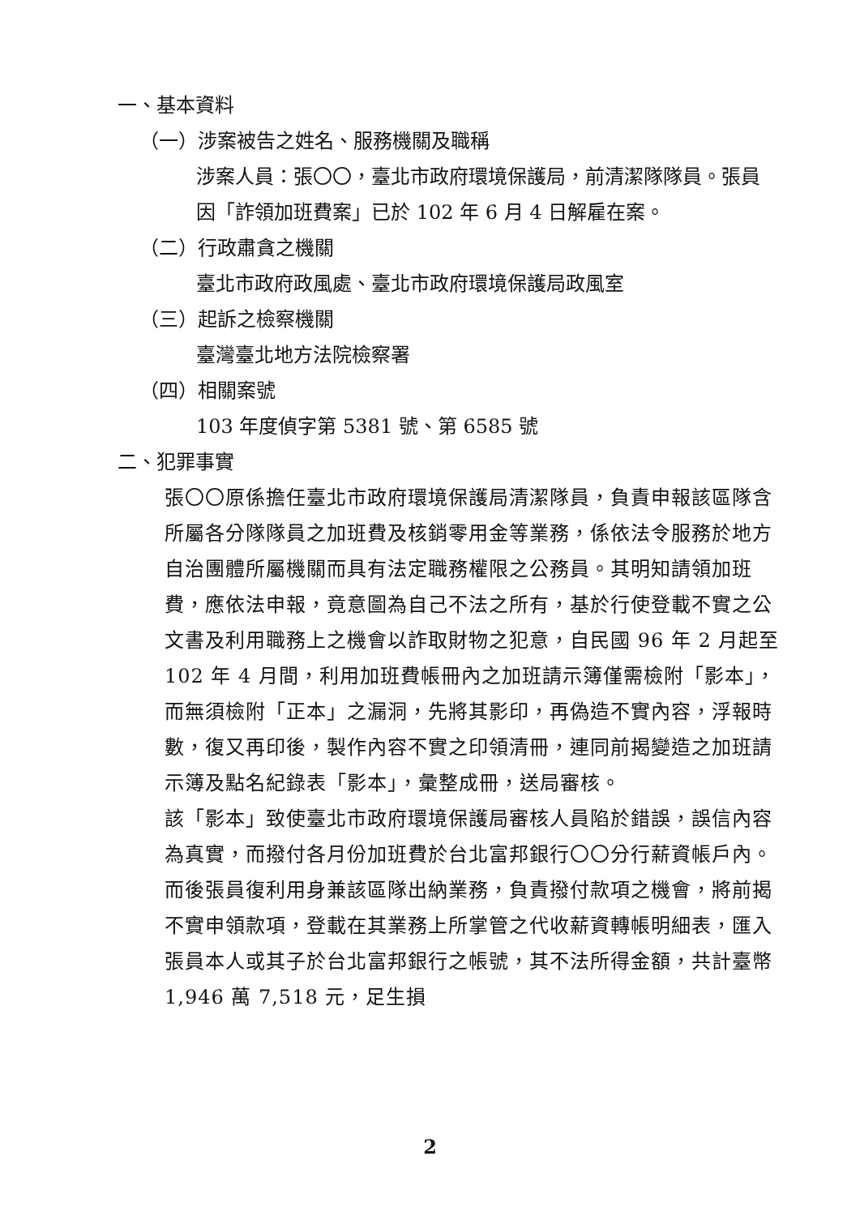一、基本資料
（一）涉案被告之姓名、服務機關及職稱
涉案人員：張〇〇，臺北市政府環境保護局，前清潔隊隊員。張員因「詐領加班費案」已於 102 年 6 月 4 日解雇在案。
（二）行政肅貪之機關
臺北市政府政風處、臺北市政府環境保護局政風室
（三）起訴之檢察機關
臺灣臺北地方法院檢察署
（四）相關案號
103 年度偵字第 5381 號、第 6585 號
二、犯罪事實
張〇〇原係擔任臺北市政府環境保護局清潔隊員，負責申報該區隊含所屬各分隊隊員之加班費及核銷零用金等業務，係依法令服務於地方自治團體所屬機關而具有法定職務權限之公務員。其明知請領加班費，應依法申報，竟意圖為自己不法之所有，基於行使登載不實之公文書及利用職務上之機會以詐取財物之犯意，自民國 96 年 2 月起至 102 年 4 月間，利用加班費帳冊內之加班請示簿僅需檢附「影本」，而無須檢附「正本」之漏洞，先將其影印，再偽造不實內容，浮報時數，復又再印後，製作內容不實之印領清冊，連同前揭變造之加班請示簿及點名紀錄表「影本」，彙整成冊，送局審核。
該「影本」致使臺北市政府環境保護局審核人員陷於錯誤，誤信內容為真實，而撥付各月份加班費於台北富邦銀行〇〇分行薪資帳戶內。而後張員復利用身兼該區隊出納業務，負責撥付款項之機會，將前揭不實申領款項，登載在其業務上所掌管之代收薪資轉帳明細表，匯入張員本人或其子於台北富邦銀行之帳號，其不法所得金額，共計臺幣 1,946 萬 7,518 元，足生損
2